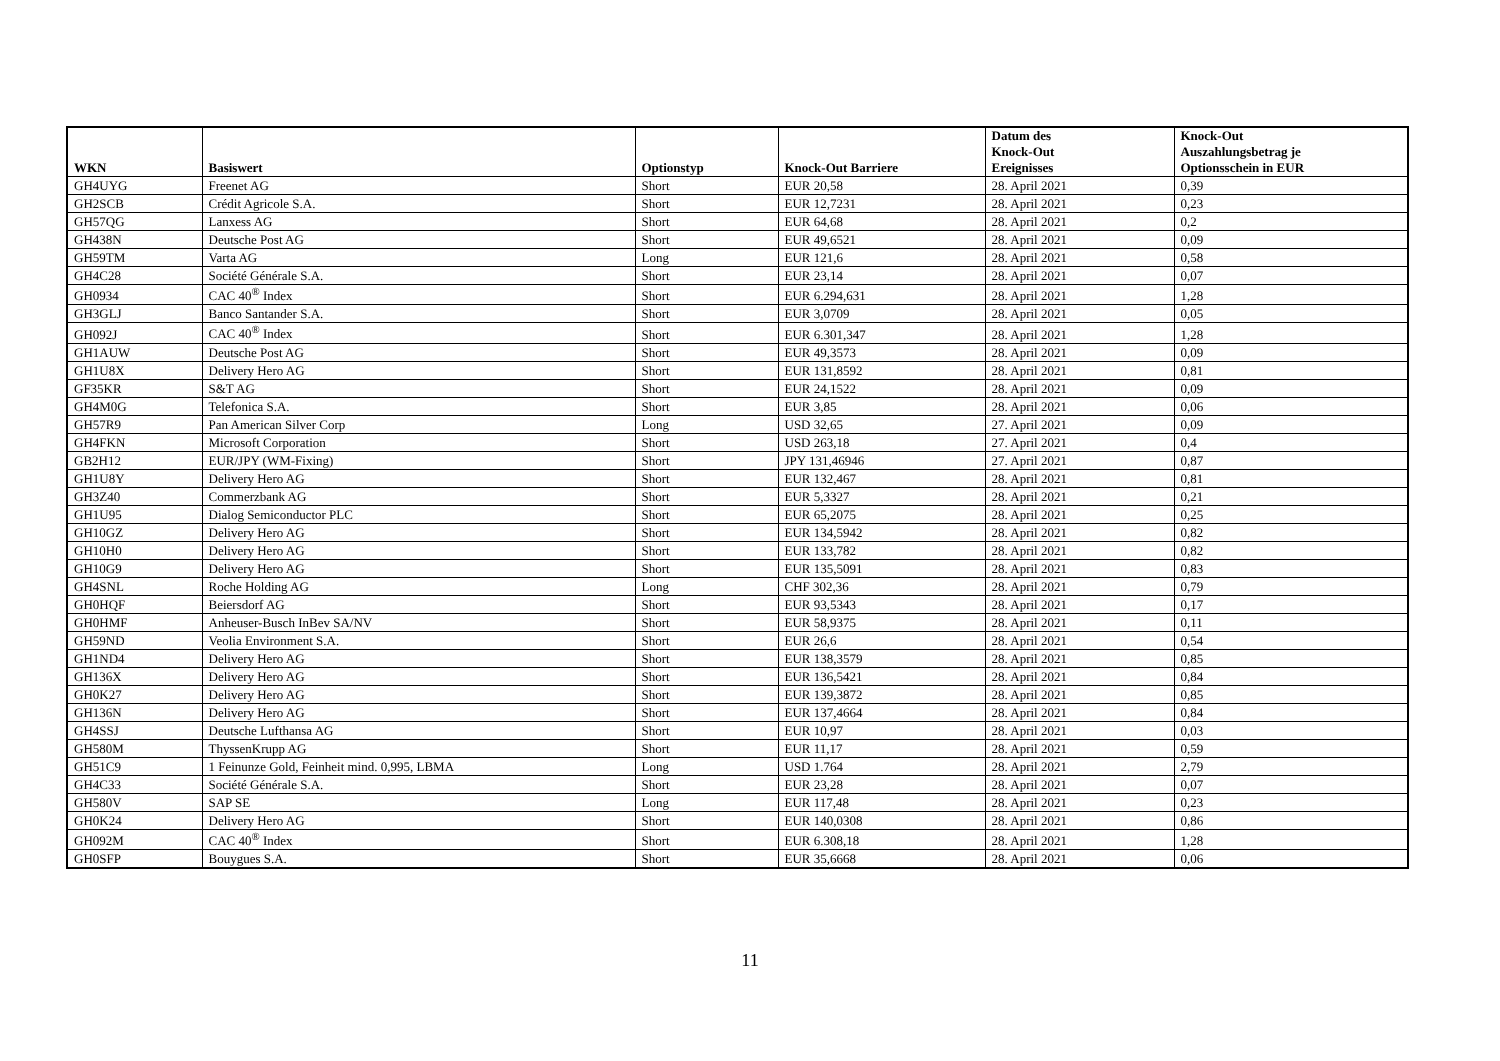| WKN | Basiswert | Optionstyp | Knock-Out Barriere | Datum des Knock-Out Ereignisses | Knock-Out Auszahlungsbetrag je Optionsschein in EUR |
| --- | --- | --- | --- | --- | --- |
| GH4UYG | Freenet AG | Short | EUR 20,58 | 28. April 2021 | 0,39 |
| GH2SCB | Crédit Agricole S.A. | Short | EUR 12,7231 | 28. April 2021 | 0,23 |
| GH57QG | Lanxess AG | Short | EUR 64,68 | 28. April 2021 | 0,2 |
| GH438N | Deutsche Post AG | Short | EUR 49,6521 | 28. April 2021 | 0,09 |
| GH59TM | Varta AG | Long | EUR 121,6 | 28. April 2021 | 0,58 |
| GH4C28 | Société Générale S.A. | Short | EUR 23,14 | 28. April 2021 | 0,07 |
| GH0934 | CAC 40<sup>®</sup> Index | Short | EUR 6.294,631 | 28. April 2021 | 1,28 |
| GH3GLJ | Banco Santander S.A. | Short | EUR 3,0709 | 28. April 2021 | 0,05 |
| GH092J | CAC 40<sup>®</sup> Index | Short | EUR 6.301,347 | 28. April 2021 | 1,28 |
| GH1AUW | Deutsche Post AG | Short | EUR 49,3573 | 28. April 2021 | 0,09 |
| GH1U8X | Delivery Hero AG | Short | EUR 131,8592 | 28. April 2021 | 0,81 |
| GF35KR | S&T AG | Short | EUR 24,1522 | 28. April 2021 | 0,09 |
| GH4M0G | Telefonica S.A. | Short | EUR 3,85 | 28. April 2021 | 0,06 |
| GH57R9 | Pan American Silver Corp | Long | USD 32,65 | 27. April 2021 | 0,09 |
| GH4FKN | Microsoft Corporation | Short | USD 263,18 | 27. April 2021 | 0,4 |
| GB2H12 | EUR/JPY (WM-Fixing) | Short | JPY 131,46946 | 27. April 2021 | 0,87 |
| GH1U8Y | Delivery Hero AG | Short | EUR 132,467 | 28. April 2021 | 0,81 |
| GH3Z40 | Commerzbank AG | Short | EUR 5,3327 | 28. April 2021 | 0,21 |
| GH1U95 | Dialog Semiconductor PLC | Short | EUR 65,2075 | 28. April 2021 | 0,25 |
| GH10GZ | Delivery Hero AG | Short | EUR 134,5942 | 28. April 2021 | 0,82 |
| GH10H0 | Delivery Hero AG | Short | EUR 133,782 | 28. April 2021 | 0,82 |
| GH10G9 | Delivery Hero AG | Short | EUR 135,5091 | 28. April 2021 | 0,83 |
| GH4SNL | Roche Holding AG | Long | CHF 302,36 | 28. April 2021 | 0,79 |
| GH0HQF | Beiersdorf AG | Short | EUR 93,5343 | 28. April 2021 | 0,17 |
| GH0HMF | Anheuser-Busch InBev SA/NV | Short | EUR 58,9375 | 28. April 2021 | 0,11 |
| GH59ND | Veolia Environment S.A. | Short | EUR 26,6 | 28. April 2021 | 0,54 |
| GH1ND4 | Delivery Hero AG | Short | EUR 138,3579 | 28. April 2021 | 0,85 |
| GH136X | Delivery Hero AG | Short | EUR 136,5421 | 28. April 2021 | 0,84 |
| GH0K27 | Delivery Hero AG | Short | EUR 139,3872 | 28. April 2021 | 0,85 |
| GH136N | Delivery Hero AG | Short | EUR 137,4664 | 28. April 2021 | 0,84 |
| GH4SSJ | Deutsche Lufthansa AG | Short | EUR 10,97 | 28. April 2021 | 0,03 |
| GH580M | ThyssenKrupp AG | Short | EUR 11,17 | 28. April 2021 | 0,59 |
| GH51C9 | 1 Feinunze Gold, Feinheit mind. 0,995, LBMA | Long | USD 1.764 | 28. April 2021 | 2,79 |
| GH4C33 | Société Générale S.A. | Short | EUR 23,28 | 28. April 2021 | 0,07 |
| GH580V | SAP SE | Long | EUR 117,48 | 28. April 2021 | 0,23 |
| GH0K24 | Delivery Hero AG | Short | EUR 140,0308 | 28. April 2021 | 0,86 |
| GH092M | CAC 40<sup>®</sup> Index | Short | EUR 6.308,18 | 28. April 2021 | 1,28 |
| GH0SFP | Bouygues S.A. | Short | EUR 35,6668 | 28. April 2021 | 0,06 |
11